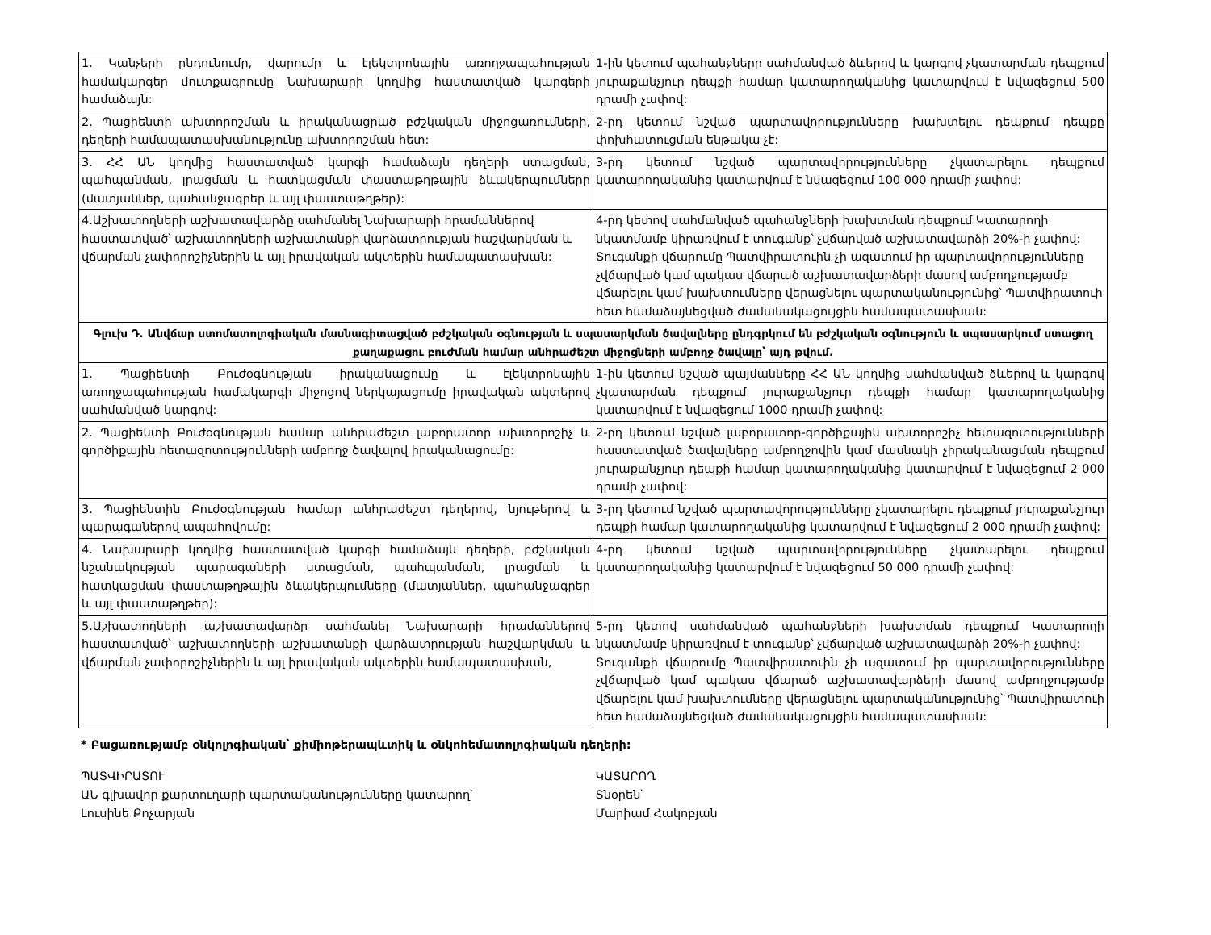| 1. Կանչերի ընդունումը, վարումը և էլեկտրոնային առողջապահության համակարգեր մուտքագրումը Նախարարի կողմից հաստատված կարգերի համաձայն: | 1-ին կետում պահանջները սահմանված ձևերով և կարգով չկատարման դեպքում յուրաքանչյուր դեպքի համար կատարողականից կատարվում է նվազեցում 500 դրամի չափով: |
| 2. Պացիենտի ախտորոշման և իրականացրած բժշկական միջոցառումների, դեղերի համապատասխանությունը ախտորոշման հետ: | 2-րդ կետում նշված պարտավորությունները խախտելու դեպքում դեպքը փոխհատուցման ենթակա չէ: |
| 3. ՀՀ ԱՆ կողմից հաստատված կարգի համաձայն դեղերի ստացման, պահպանման, լրացման և հատկացման փաստաթղթային ձևակերպումները (մատյաններ, պահանջագրեր և այլ փաստաթղթեր): | 3-րդ կետում նշված պարտավորությունները չկատարելու դեպքում կատարողականից կատարվում է նվազեցում 100 000 դրամի չափով: |
| 4.Աշխատողների աշխատավարձը սահմանել Նախարարի հրամաններով հաստատված՝ աշխատողների աշխատանքի վարձատրության հաշվարկման և վճարման չափորոշիչներին և այլ իրավական ակտերին համապատասխան: | 4-րդ կետով սահմանված պահանջների խախտման դեպքում Կատարողի նկատմամբ կիրառվում է տուգանք՝ չվճարված աշխատավարձի 20%-ի չափով: Տուգանքի վճարումը Պատվիրատուին չի ազատում իր պարտավորությունները չվճարված կամ պակաս վճարած աշխատավարձերի մասով ամբողջությամբ վճարելու կամ խախտումները վերացնելու պարտականությունից՝ Պատվիրատուի հետ համաձայնեցված ժամանակացույցին համապատասխան: |
| Գլուխ Դ. Անվճար ստոմատոլոգիական մասնագիտացված բժշկական օգնության և սպասարկման ծավալները ընդգրկում են բժշկական օգնություն և սպասարկում ստացող քաղաքացու բուժման համար անհրաժեշտ միջոցների ամբողջ ծավալը՝ այդ թվում. | |
| 1. Պացիենտի Բուժօգնության իրականացումը և էլեկտրոնային առողջապահության համակարգի միջոցով ներկայացումը իրավական ակտերով սահմանված կարգով: | 1-ին կետում նշված պայմանները ՀՀ ԱՆ կողմից սահմանված ձևերով և կարգով չկատարման դեպքում յուրաքանչյուր դեպքի համար կատարողականից կատարվում է նվազեցում 1000 դրամի չափով: |
| 2. Պացիենտի Բուժօգնության համար անհրաժեշտ լաբորատոր ախտորոշիչ և գործիքային հետազոտությունների ամբողջ ծավալով իրականացումը: | 2-րդ կետում նշված լաբորատոր-գործիքային ախտորոշիչ հետազոտությունների հաստատված ծավալները ամբողջովին կամ մասնակի չիրականացման դեպքում յուրաքանչյուր դեպքի համար կատարողականից կատարվում է նվազեցում 2 000 դրամի չափով: |
| 3. Պացիենտին Բուժօգնության համար անհրաժեշտ դեղերով, նյութերով և պարագաներով ապահովումը: | 3-րդ կետում նշված պարտավորությունները չկատարելու դեպքում յուրաքանչյուր դեպքի համար կատարողականից կատարվում է նվազեցում 2 000 դրամի չափով: |
| 4. Նախարարի կողմից հաստատված կարգի համաձայն դեղերի, բժշկական նշանակության պարագաների ստացման, պահպանման, լրացման և հատկացման փաստաթղթային ձևակերպումները (մատյաններ, պահանջագրեր և այլ փաստաթղթեր): | 4-րդ կետում նշված պարտավորությունները չկատարելու դեպքում կատարողականից կատարվում է նվազեցում 50 000 դրամի չափով: |
| 5.Աշխատողների աշխատավարձը սահմանել Նախարարի հրամաններով հաստատված՝ աշխատողների աշխատանքի վարձատրության հաշվարկման և վճարման չափորոշիչներին և այլ իրավական ակտերին համապատասխան, | 5-րդ կետով սահմանված պահանջների խախտման դեպքում Կատարողի նկատմամբ կիրառվում է տուգանք՝ չվճարված աշխատավարձի 20%-ի չափով: Տուգանքի վճարումը Պատվիրատուին չի ազատում իր պարտավորությունները չվճարված կամ պակաս վճարած աշխատավարձերի մասով ամբողջությամբ վճարելու կամ խախտումները վերացնելու պարտականությունից՝ Պատվիրատուի հետ համաձայնեցված ժամանակացույցին համապատասխան: |
* Բացառությամբ օնկոլոգիական՝ քիմիոթերապևտիկ և օնկոհեմատոլոգիական դեղերի:
ՊԱՏՎԻՐԱՏՈՒ
ԱՆ գլխավոր քարտուղարի պարտականությունները կատարող՝
Լուսինե Քոչարյան
ԿԱՏԱՐՈՂ
Տնօրեն՝
Մարիամ Հակոբյան